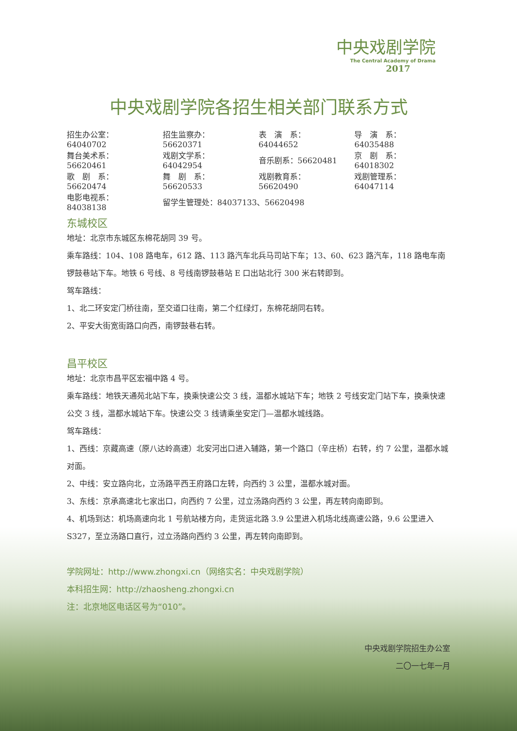中央戏剧学院
The Central Academy of Drama
2017
中央戏剧学院各招生相关部门联系方式
| 招生办公室：64040702 | 招生监察办：56620371 | 表 演 系：64044652 | 导 演 系：64035488 |
| 舞台美术系：56620461 | 戏剧文学系：64042954 | 音乐剧系：56620481 | 京 剧 系：64018302 |
| 歌 剧 系：56620474 | 舞 剧 系：56620533 | 戏剧教育系：56620490 | 戏剧管理系：64047114 |
| 电影电视系：84038138 | 留学生管理处：84037133、56620498 | | |
东城校区
地址：北京市东城区东棉花胡同 39 号。
乘车路线：104、108 路电车，612 路、113 路汽车北兵马司站下车；13、60、623 路汽车，118 路电车南锣鼓巷站下车。地铁 6 号线、8 号线南锣鼓巷站 E 口出站北行 300 米右转即到。
驾车路线：
1、北二环安定门桥往南，至交道口往南，第二个红绿灯，东棉花胡同右转。
2、平安大街宽街路口向西，南锣鼓巷右转。
昌平校区
地址：北京市昌平区宏福中路 4 号。
乘车路线：地铁天通苑北站下车，换乘快速公交 3 线，温都水城站下车；地铁 2 号线安定门站下车，换乘快速公交 3 线，温都水城站下车。快速公交 3 线请乘坐安定门—温都水城线路。
驾车路线：
1、西线：京藏高速（原八达岭高速）北安河出口进入辅路，第一个路口（辛庄桥）右转，约 7 公里，温都水城对面。
2、中线：安立路向北，立汤路平西王府路口左转，向西约 3 公里，温都水城对面。
3、东线：京承高速北七家出口，向西约 7 公里，过立汤路向西约 3 公里，再左转向南即到。
4、机场到达：机场高速向北 1 号航站楼方向，走货运北路 3.9 公里进入机场北线高速公路，9.6 公里进入 S327，至立汤路口直行，过立汤路向西约 3 公里，再左转向南即到。
学院网址：http://www.zhongxi.cn（网络实名：中央戏剧学院）
本科招生网：http://zhaosheng.zhongxi.cn
注：北京地区电话区号为“010”。
中央戏剧学院招生办公室
二〇一七年一月